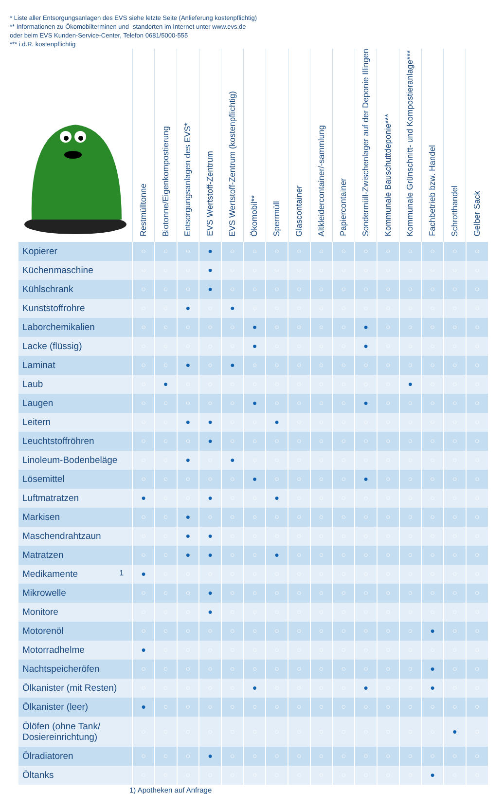* Liste aller Entsorgungsanlagen des EVS siehe letzte Seite (Anlieferung kostenpflichtig)
** Informationen zu Ökomobilterminen und -standorten im Internet unter www.evs.de
oder beim EVS Kunden-Service-Center, Telefon 0681/5000-555
*** i.d.R. kostenpflichtig
| | Restmülltonne | Biotonne/Eigenkompostierung | Entsorgungsanlagen des EVS* | EVS Wertstoff-Zentrum | EVS Wertstoff-Zentrum (kostenpflichtig) | Ökomobil** | Sperrmüll | Glascontainer | Altkleidercontainer/-sammlung | Papiercontainer | Sondermüll-Zwischenlager auf der Deponie Illingen | Kommunale Bauschuttdeponie*** | Kommunale Grünschnitt- und Kompostieranlage*** | Fachbetrieb bzw. Handel | Schrotthandel | Gelber Sack |
| --- | --- | --- | --- | --- | --- | --- | --- | --- | --- | --- | --- | --- | --- | --- | --- | --- |
| Kopierer | ○ | ○ | ○ | ● | ○ | ○ | ○ | ○ | ○ | ○ | ○ | ○ | ○ | ○ | ○ | ○ |
| Küchenmaschine | ○ | ○ | ○ | ● | ○ | ○ | ○ | ○ | ○ | ○ | ○ | ○ | ○ | ○ | ○ | ○ |
| Kühlschrank | ○ | ○ | ○ | ● | ○ | ○ | ○ | ○ | ○ | ○ | ○ | ○ | ○ | ○ | ○ | ○ |
| Kunststoffrohre | ○ | ○ | ● | ○ | ● | ○ | ○ | ○ | ○ | ○ | ○ | ○ | ○ | ○ | ○ | ○ |
| Laborchemikalien | ○ | ○ | ○ | ○ | ○ | ● | ○ | ○ | ○ | ○ | ● | ○ | ○ | ○ | ○ | ○ |
| Lacke (flüssig) | ○ | ○ | ○ | ○ | ○ | ● | ○ | ○ | ○ | ○ | ● | ○ | ○ | ○ | ○ | ○ |
| Laminat | ○ | ○ | ● | ○ | ● | ○ | ○ | ○ | ○ | ○ | ○ | ○ | ○ | ○ | ○ | ○ |
| Laub | ○ | ● | ○ | ○ | ○ | ○ | ○ | ○ | ○ | ○ | ○ | ○ | ● | ○ | ○ | ○ |
| Laugen | ○ | ○ | ○ | ○ | ○ | ● | ○ | ○ | ○ | ○ | ● | ○ | ○ | ○ | ○ | ○ |
| Leitern | ○ | ○ | ● | ● | ○ | ○ | ● | ○ | ○ | ○ | ○ | ○ | ○ | ○ | ○ | ○ |
| Leuchtstoffröhren | ○ | ○ | ○ | ● | ○ | ○ | ○ | ○ | ○ | ○ | ○ | ○ | ○ | ○ | ○ | ○ |
| Linoleum-Bodenbeläge | ○ | ○ | ● | ○ | ● | ○ | ○ | ○ | ○ | ○ | ○ | ○ | ○ | ○ | ○ | ○ |
| Lösemittel | ○ | ○ | ○ | ○ | ○ | ● | ○ | ○ | ○ | ○ | ● | ○ | ○ | ○ | ○ | ○ |
| Luftmatratzen | ● | ○ | ○ | ● | ○ | ○ | ● | ○ | ○ | ○ | ○ | ○ | ○ | ○ | ○ | ○ |
| Markisen | ○ | ○ | ● | ○ | ○ | ○ | ○ | ○ | ○ | ○ | ○ | ○ | ○ | ○ | ○ | ○ |
| Maschendrahtzaun | ○ | ○ | ● | ● | ○ | ○ | ○ | ○ | ○ | ○ | ○ | ○ | ○ | ○ | ○ | ○ |
| Matratzen | ○ | ○ | ● | ● | ○ | ○ | ● | ○ | ○ | ○ | ○ | ○ | ○ | ○ | ○ | ○ |
| Medikamente 1 | ● | ○ | ○ | ○ | ○ | ○ | ○ | ○ | ○ | ○ | ○ | ○ | ○ | ○ | ○ | ○ |
| Mikrowelle | ○ | ○ | ○ | ● | ○ | ○ | ○ | ○ | ○ | ○ | ○ | ○ | ○ | ○ | ○ | ○ |
| Monitore | ○ | ○ | ○ | ● | ○ | ○ | ○ | ○ | ○ | ○ | ○ | ○ | ○ | ○ | ○ | ○ |
| Motorenöl | ○ | ○ | ○ | ○ | ○ | ○ | ○ | ○ | ○ | ○ | ○ | ○ | ○ | ● | ○ | ○ |
| Motorradhelme | ● | ○ | ○ | ○ | ○ | ○ | ○ | ○ | ○ | ○ | ○ | ○ | ○ | ○ | ○ | ○ |
| Nachtspeicheröfen | ○ | ○ | ○ | ○ | ○ | ○ | ○ | ○ | ○ | ○ | ○ | ○ | ○ | ● | ○ | ○ |
| Ölkanister (mit Resten) | ○ | ○ | ○ | ○ | ○ | ● | ○ | ○ | ○ | ○ | ● | ○ | ○ | ● | ○ | ○ |
| Ölkanister (leer) | ● | ○ | ○ | ○ | ○ | ○ | ○ | ○ | ○ | ○ | ○ | ○ | ○ | ○ | ○ | ○ |
| Ölöfen (ohne Tank/ Dosiereinrichtung) | ○ | ○ | ○ | ○ | ○ | ○ | ○ | ○ | ○ | ○ | ○ | ○ | ○ | ○ | ● | ○ |
| Ölradiatoren | ○ | ○ | ○ | ● | ○ | ○ | ○ | ○ | ○ | ○ | ○ | ○ | ○ | ○ | ○ | ○ |
| Öltanks | ○ | ○ | ○ | ○ | ○ | ○ | ○ | ○ | ○ | ○ | ○ | ○ | ○ | ● | ○ | ○ |
1) Apotheken auf Anfrage